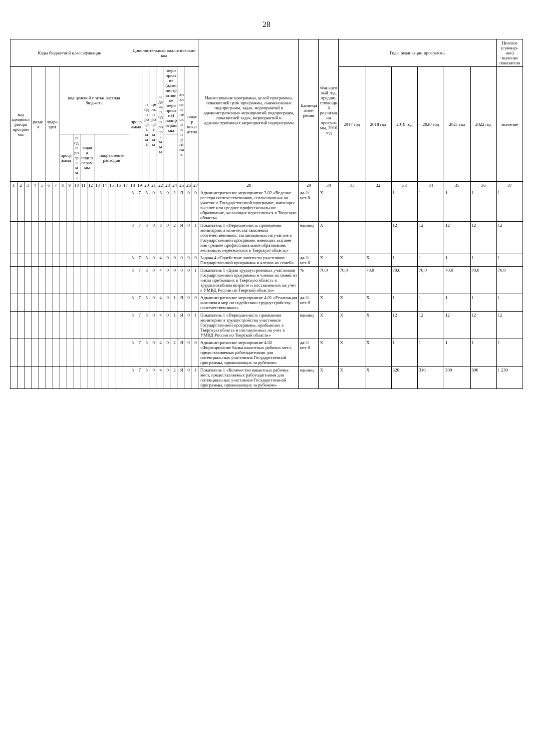28
| Коды бюджетной классификации | | | | | | | | | | | | | | | | | Дополнительный аналитический код | | | | | | | | | | Наименование программы, целей программы, показателей цели программы, наименование подпрограмм, задач, мероприятий и административных мероприятий подпрограмм, показателей задач, мероприятий и административных мероприятий подпрограмм | Единица изме-рения | Финансовый год, предше-ствующий реализации программы, 2016 год | Годы реализации программы | | | | | | Целевое (суммар-ное) значение показателя |
| --- | --- | --- | --- | --- | --- | --- | --- | --- | --- | --- | --- | --- | --- | --- | --- | --- | --- | --- | --- | --- | --- | --- | --- | --- | --- | --- | --- | --- | --- | --- | --- | --- | --- | --- | --- | --- |
| код администратора программы | | | раздел | | подраздел | | код целевой статьи расхода бюджета | | | | | | | | | | программа | | подпрограмма | цель программы | задача подпрограммы | мероприятие (административное мероприятие) подпрограммы | | аналитический признак | номер показателя | | | | | 2017 год | 2018 год | 2019 год | 2020 год | 2021 год | 2022 год | значение |
| | | | | | | | программа | | подпрограмма | задача подпрограммы | | направление расходов | | | | | | | | | | | | | | | | | | | | | | | | |
| 1 | 2 | 3 | 4 | 5 | 6 | 7 | 8 | 9 | 10 | 11 | 12 | 13 | 14 | 15 | 16 | 17 | 18 | 19 | 20 | 21 | 22 | 23 | 24 | 25 | 26 | 27 | 28 | 29 | 30 | 31 | 32 | 33 | 34 | 35 | 36 | 37 |
| | | | | | | | | | | | | | | | | | 3 | 7 | 3 | 0 | 3 | 0 | 2 | Я | 0 | 0 | Административное мероприятие 3.02 «Ведение реестра соотечественников, согласованных на участие в Государственной программе, имеющих высшее или среднее профессиональное образование, желающих переселиться в Тверскую область» | да-1/ нет-0 | X | | | 1 | 1 | 1 | 1 | 1 |
| | | | | | | | | | | | | | | | | | 3 | 7 | 3 | 0 | 3 | 0 | 2 | Я | 0 | 1 | Показатель 1 «Периодичность проведения мониторинга количества заявлений соотечественников, согласованных на участие в Государственной программе, имеющих высшее или среднее профессиональное образование, желающих переселиться в Тверскую область» | единиц | X | | | 12 | 12 | 12 | 12 | 12 |
| | | | | | | | | | | | | | | | | | 3 | 7 | 3 | 0 | 4 | 0 | 0 | 0 | 0 | 0 | Задача 4 «Содействие занятости участников Государственной программы и членов их семей» | да-1/ нет-0 | X | X | X | 1 | 1 | 1 | 1 | 1 |
| | | | | | | | | | | | | | | | | | 3 | 7 | 3 | 0 | 4 | 0 | 0 | 0 | 0 | 1 | Показатель 1 «Доля трудоустроенных участников Государственной программы и членов их семей из числа прибывших в Тверскую область в трудоспособном возрасте и поставленных на учет в УМВД России по Тверской области» | % | 70,0 | 70,0 | 70,0 | 70,0 | 70,0 | 70,0 | 70,0 | 70,0 |
| | | | | | | | | | | | | | | | | | 3 | 7 | 3 | 0 | 4 | 0 | 1 | Я | 0 | 0 | Административное мероприятие 4.01 «Реализация комплекса мер по содействию трудоустройству соотечественников» | да-1/ нет-0 | X | X | X | 1 | 1 | 1 | 1 | 1 |
| | | | | | | | | | | | | | | | | | 3 | 7 | 3 | 0 | 4 | 0 | 1 | Я | 0 | 1 | Показатель 1 «Периодичность проведения мониторинга трудоустройства участников Государственной программы, прибывших в Тверскую область и поставленных на учет в УМВД России по Тверской области» | единиц | X | X | X | 12 | 12 | 12 | 12 | 12 |
| | | | | | | | | | | | | | | | | | 3 | 7 | 3 | 0 | 4 | 0 | 2 | Я | 0 | 0 | Административное мероприятие 4.02 «Формирование банка вакантных рабочих мест, предоставляемых работодателями для потенциальных участников Государственной программы, проживающих за рубежом» | да-1/ нет-0 | X | X | X | 1 | 1 | 1 | 1 | 1 |
| | | | | | | | | | | | | | | | | | 3 | 7 | 3 | 0 | 4 | 0 | 2 | Я | 0 | 1 | Показатель 1 «Количество вакантных рабочих мест, предоставляемых работодателями для потенциальных участников Государственной программы, проживающих за рубежом» | единиц | X | X | X | 320 | 310 | 300 | 300 | 1 230 |